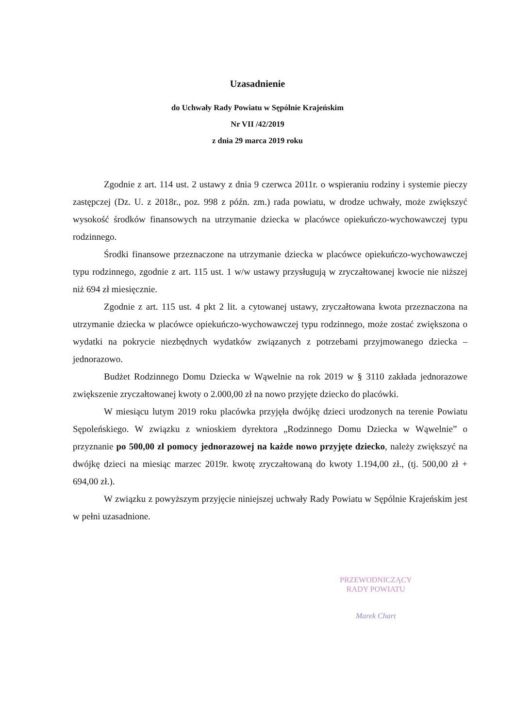Uzasadnienie
do Uchwały Rady Powiatu w Sępólnie Krajeńskim
Nr VII /42/2019
z dnia 29 marca 2019 roku
Zgodnie z art. 114 ust. 2 ustawy z dnia 9 czerwca 2011r. o wspieraniu rodziny i systemie pieczy zastępczej (Dz. U. z 2018r., poz. 998 z późn. zm.) rada powiatu, w drodze uchwały, może zwiększyć wysokość środków finansowych na utrzymanie dziecka w placówce opiekuńczo-wychowawczej typu rodzinnego.
Środki finansowe przeznaczone na utrzymanie dziecka w placówce opiekuńczo-wychowawczej typu rodzinnego, zgodnie z art. 115 ust. 1 w/w ustawy przysługują w zryczałtowanej kwocie nie niższej niż 694 zł miesięcznie.
Zgodnie z art. 115 ust. 4 pkt 2 lit. a cytowanej ustawy, zryczałtowana kwota przeznaczona na utrzymanie dziecka w placówce opiekuńczo-wychowawczej typu rodzinnego, może zostać zwiększona o wydatki na pokrycie niezbędnych wydatków związanych z potrzebami przyjmowanego dziecka – jednorazowo.
Budżet Rodzinnego Domu Dziecka w Wąwelnie na rok 2019 w § 3110 zakłada jednorazowe zwiększenie zryczałtowanej kwoty o 2.000,00 zł na nowo przyjęte dziecko do placówki.
W miesiącu lutym 2019 roku placówka przyjęła dwójkę dzieci urodzonych na terenie Powiatu Sępoleńskiego. W związku z wnioskiem dyrektora „Rodzinnego Domu Dziecka w Wąwelnie” o przyznanie po 500,00 zł pomocy jednorazowej na każde nowo przyjęte dziecko, należy zwiększyć na dwójkę dzieci na miesiąc marzec 2019r. kwotę zryczałtowaną do kwoty 1.194,00 zł., (tj. 500,00 zł + 694,00 zł.).
W związku z powyższym przyjęcie niniejszej uchwały Rady Powiatu w Sępólnie Krajeńskim jest w pełni uzasadnione.
PRZEWODNICZĄCY
RADY POWIATU
Marek Chart